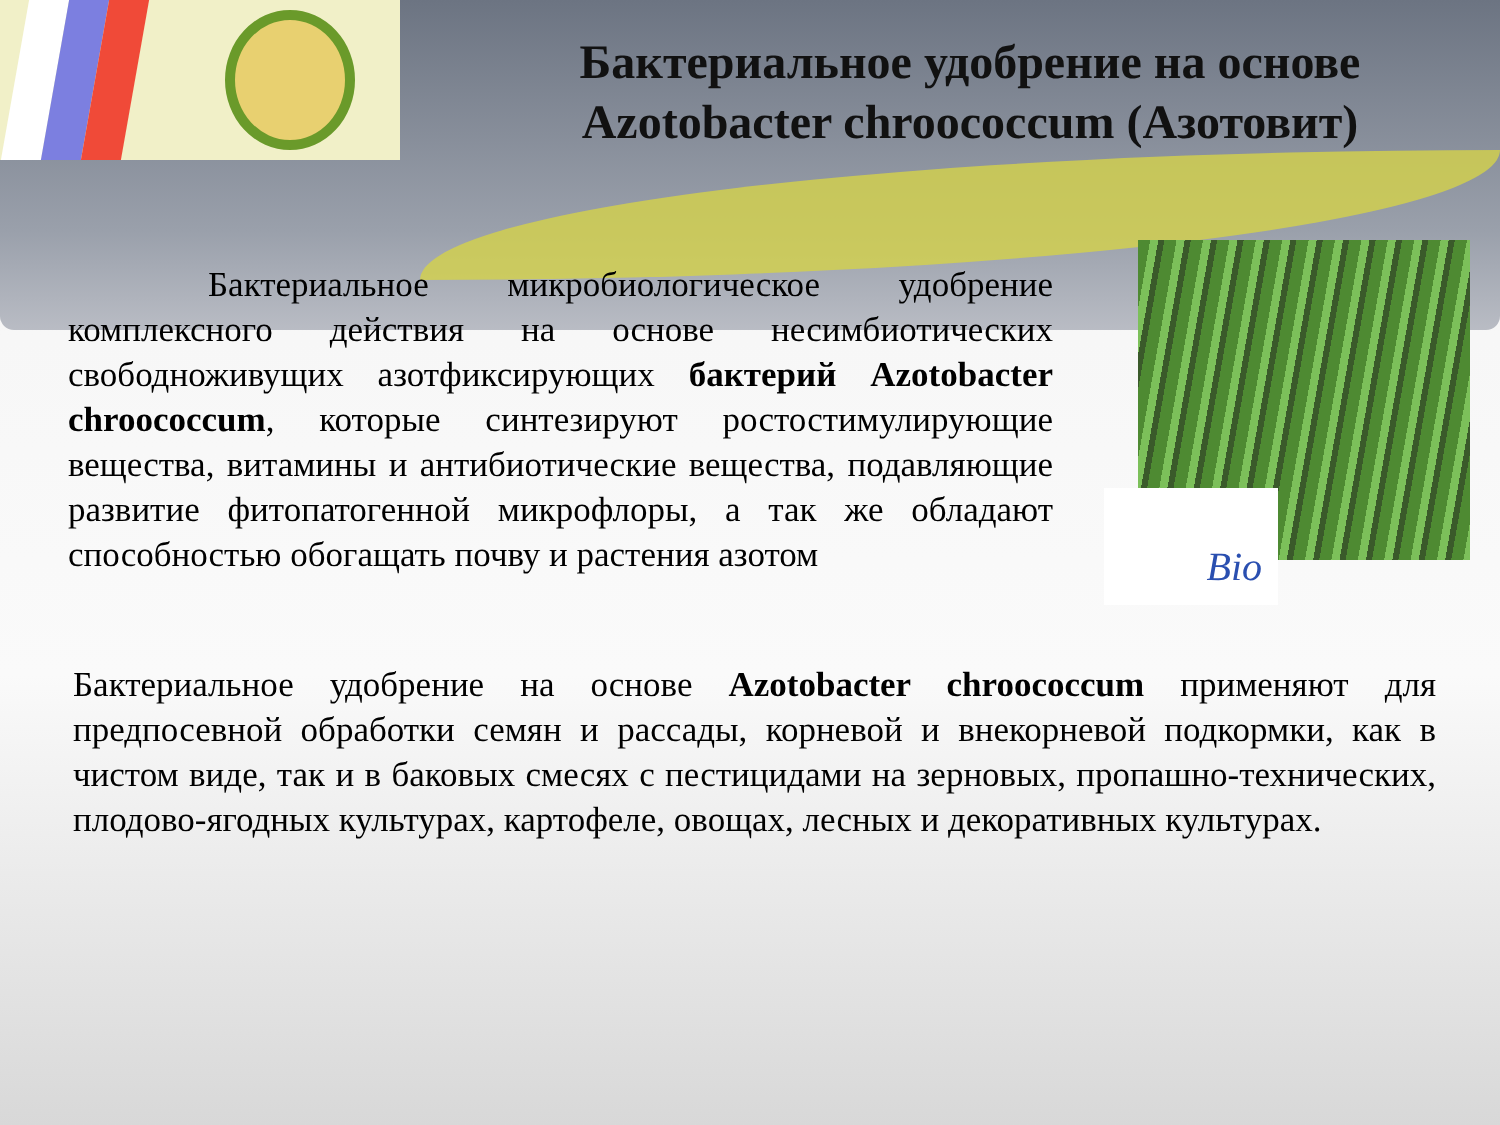Бактериальное удобрение на основе Azotobacter chroococcum (Азотовит)
    Бактериальное микробиологическое удобрение комплексного действия на основе несимбиотических свободноживущих азотфиксирующих бактерий Azotobacter chroococcum, которые синтезируют ростостимулирующие вещества, витамины и антибиотические вещества, подавляющие развитие фитопатогенной микрофлоры, а так же обладают способностью обогащать почву и растения азотом
Bio
Бактериальное удобрение на основе Azotobacter chroococcum применяют для предпосевной обработки семян и рассады, корневой и внекорневой подкормки, как в чистом виде, так и в баковых смесях с пестицидами на зерновых, пропашно-технических, плодово-ягодных культурах, картофеле, овощах, лесных и декоративных культурах.